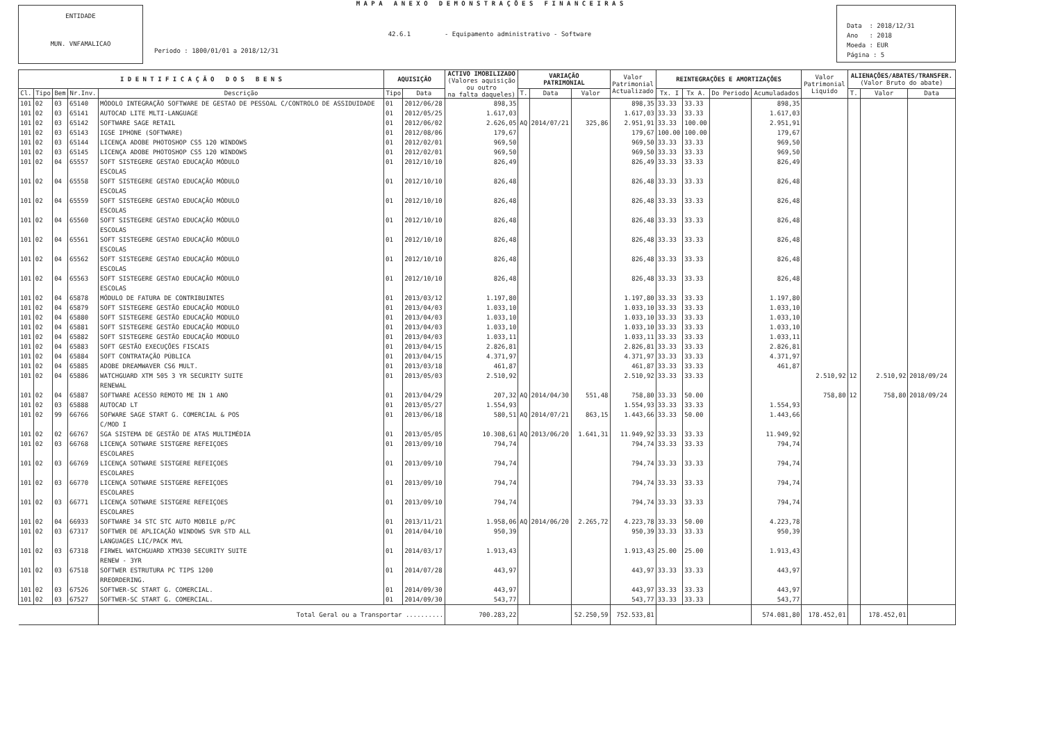ENTIDADE
MUN. VNFAMALICAO
M A P A A N E X O D E M O N S T R A Ç Õ E S F I N A N C E I R A S
42.6.1 - Equipamento administrativo - Software
Periodo : 1800/01/01 a 2018/12/31
Data : 2018/12/31
Ano : 2018
Moeda : EUR
Página : 5
| I D E N T I F I C A Ç Ã O D O S B E N S | | | | | AQUISIÇÃO | | ACTIVO IMOBILIZADO (Valores aquisição ou outro na falta daqueles) | VARIAÇÃO PATRIMONIAL | | | Valor Patrimonial Actualizado | REINTEGRAÇÕES E AMORTIZAÇÕES | | | | Valor Patrimonial Liquido | ALIENAÇÕES/ABATES/TRANSFER. (Valor Bruto do abate) | | |
| --- | --- | --- | --- | --- | --- | --- | --- | --- | --- | --- | --- | --- | --- | --- | --- | --- | --- | --- | --- |
| Cl. | Tipo | Bem | Nr.Inv. | Descrição | Tipo | Data | | T. | Data | Valor | | Tx. I | Tx A. | Do Periodo | Acumuladados | | T. | Valor | Data |
| 101 | 02 | 03 | 65140 | MÓDOLO INTEGRAÇÃO SOFTWARE DE GESTAO DE PESSOAL C/CONTROLO DE ASSIDUIDADE | 01 | 2012/06/28 | 898,35 | | | | 898,35 | 33.33 | 33.33 | | 898,35 | | | | |
| 101 | 02 | 03 | 65141 | AUTOCAD LITE MLTI-LANGUAGE | 01 | 2012/05/25 | 1.617,03 | | | | 1.617,03 | 33.33 | 33.33 | | 1.617,03 | | | | |
| 101 | 02 | 03 | 65142 | SOFTWARE SAGE RETAIL | 01 | 2012/06/02 | 2.626,05 | AQ | 2014/07/21 | 325,86 | 2.951,91 | 33.33 | 100.00 | | 2.951,91 | | | | |
| 101 | 02 | 03 | 65143 | IGSE IPHONE (SOFTWARE) | 01 | 2012/08/06 | 179,67 | | | | 179,67 | 100.00 | 100.00 | | 179,67 | | | | |
| 101 | 02 | 03 | 65144 | LICENÇA ADOBE PHOTOSHOP CS5 120 WINDOWS | 01 | 2012/02/01 | 969,50 | | | | 969,50 | 33.33 | 33.33 | | 969,50 | | | | |
| 101 | 02 | 03 | 65145 | LICENÇA ADOBE PHOTOSHOP CS5 120 WINDOWS | 01 | 2012/02/01 | 969,50 | | | | 969,50 | 33.33 | 33.33 | | 969,50 | | | | |
| 101 | 02 | 04 | 65557 | SOFT SISTEGERE GESTAO EDUCAÇÃO MÓDULO ESCOLAS | 01 | 2012/10/10 | 826,49 | | | | 826,49 | 33.33 | 33.33 | | 826,49 | | | | |
| 101 | 02 | 04 | 65558 | SOFT SISTEGERE GESTAO EDUCAÇÃO MÓDULO ESCOLAS | 01 | 2012/10/10 | 826,48 | | | | 826,48 | 33.33 | 33.33 | | 826,48 | | | | |
| 101 | 02 | 04 | 65559 | SOFT SISTEGERE GESTAO EDUCAÇÃO MÓDULO ESCOLAS | 01 | 2012/10/10 | 826,48 | | | | 826,48 | 33.33 | 33.33 | | 826,48 | | | | |
| 101 | 02 | 04 | 65560 | SOFT SISTEGERE GESTAO EDUCAÇÃO MÓDULO ESCOLAS | 01 | 2012/10/10 | 826,48 | | | | 826,48 | 33.33 | 33.33 | | 826,48 | | | | |
| 101 | 02 | 04 | 65561 | SOFT SISTEGERE GESTAO EDUCAÇÃO MÓDULO ESCOLAS | 01 | 2012/10/10 | 826,48 | | | | 826,48 | 33.33 | 33.33 | | 826,48 | | | | |
| 101 | 02 | 04 | 65562 | SOFT SISTEGERE GESTAO EDUCAÇÃO MÓDULO ESCOLAS | 01 | 2012/10/10 | 826,48 | | | | 826,48 | 33.33 | 33.33 | | 826,48 | | | | |
| 101 | 02 | 04 | 65563 | SOFT SISTEGERE GESTAO EDUCAÇÃO MÓDULO ESCOLAS | 01 | 2012/10/10 | 826,48 | | | | 826,48 | 33.33 | 33.33 | | 826,48 | | | | |
| 101 | 02 | 04 | 65878 | MÓDULO DE FATURA DE CONTRIBUINTES | 01 | 2013/03/12 | 1.197,80 | | | | 1.197,80 | 33.33 | 33.33 | | 1.197,80 | | | | |
| 101 | 02 | 04 | 65879 | SOFT SISTEGERE GESTÃO EDUCAÇÃO MODULO | 01 | 2013/04/03 | 1.033,10 | | | | 1.033,10 | 33.33 | 33.33 | | 1.033,10 | | | | |
| 101 | 02 | 04 | 65880 | SOFT SISTEGERE GESTÃO EDUCAÇÃO MODULO | 01 | 2013/04/03 | 1.033,10 | | | | 1.033,10 | 33.33 | 33.33 | | 1.033,10 | | | | |
| 101 | 02 | 04 | 65881 | SOFT SISTEGERE GESTÃO EDUCAÇÃO MODULO | 01 | 2013/04/03 | 1.033,10 | | | | 1.033,10 | 33.33 | 33.33 | | 1.033,10 | | | | |
| 101 | 02 | 04 | 65882 | SOFT SISTEGERE GESTÃO EDUCAÇÃO MODULO | 01 | 2013/04/03 | 1.033,11 | | | | 1.033,11 | 33.33 | 33.33 | | 1.033,11 | | | | |
| 101 | 02 | 04 | 65883 | SOFT GESTÃO EXECUÇÕES FISCAIS | 01 | 2013/04/15 | 2.826,81 | | | | 2.826,81 | 33.33 | 33.33 | | 2.826,81 | | | | |
| 101 | 02 | 04 | 65884 | SOFT CONTRATAÇÃO PÚBLICA | 01 | 2013/04/15 | 4.371,97 | | | | 4.371,97 | 33.33 | 33.33 | | 4.371,97 | | | | |
| 101 | 02 | 04 | 65885 | ADOBE DREAMWAVER CS6 MULT. | 01 | 2013/03/18 | 461,87 | | | | 461,87 | 33.33 | 33.33 | | 461,87 | | | | |
| 101 | 02 | 04 | 65886 | WATCHGUARD XTM 505 3 YR SECURITY SUITE RENEWAL | 01 | 2013/05/03 | 2.510,92 | | | | 2.510,92 | 33.33 | 33.33 | | | 2.510,92 | 12 | 2.510,92 | 2018/09/24 |
| 101 | 02 | 04 | 65887 | SOFTWARE ACESSO REMOTO ME IN 1 ANO | 01 | 2013/04/29 | 207,32 | AQ | 2014/04/30 | 551,48 | 758,80 | 33.33 | 50.00 | | | 758,80 | 12 | 758,80 | 2018/09/24 |
| 101 | 02 | 03 | 65888 | AUTOCAD LT | 01 | 2013/05/27 | 1.554,93 | | | | 1.554,93 | 33.33 | 33.33 | | 1.554,93 | | | | |
| 101 | 02 | 99 | 66766 | SOFWARE SAGE START G. COMERCIAL & POS C/MOD I | 01 | 2013/06/18 | 580,51 | AQ | 2014/07/21 | 863,15 | 1.443,66 | 33.33 | 50.00 | | 1.443,66 | | | | |
| 101 | 02 | 02 | 66767 | SGA SISTEMA DE GESTÃO DE ATAS MULTIMÉDIA | 01 | 2013/05/05 | 10.308,61 | AQ | 2013/06/20 | 1.641,31 | 11.949,92 | 33.33 | 33.33 | | 11.949,92 | | | | |
| 101 | 02 | 03 | 66768 | LICENÇA SOTWARE SISTGERE REFEIÇOES ESCOLARES | 01 | 2013/09/10 | 794,74 | | | | 794,74 | 33.33 | 33.33 | | 794,74 | | | | |
| 101 | 02 | 03 | 66769 | LICENÇA SOTWARE SISTGERE REFEIÇOES ESCOLARES | 01 | 2013/09/10 | 794,74 | | | | 794,74 | 33.33 | 33.33 | | 794,74 | | | | |
| 101 | 02 | 03 | 66770 | LICENÇA SOTWARE SISTGERE REFEIÇOES ESCOLARES | 01 | 2013/09/10 | 794,74 | | | | 794,74 | 33.33 | 33.33 | | 794,74 | | | | |
| 101 | 02 | 03 | 66771 | LICENÇA SOTWARE SISTGERE REFEIÇOES ESCOLARES | 01 | 2013/09/10 | 794,74 | | | | 794,74 | 33.33 | 33.33 | | 794,74 | | | | |
| 101 | 02 | 04 | 66933 | SOFTWARE 34 STC STC AUTO MOBILE p/PC | 01 | 2013/11/21 | 1.958,06 | AQ | 2014/06/20 | 2.265,72 | 4.223,78 | 33.33 | 50.00 | | 4.223,78 | | | | |
| 101 | 02 | 03 | 67317 | SOFTWER DE APLICAÇÃO WINDOWS SVR STD ALL LANGUAGES LIC/PACK MVL | 01 | 2014/04/10 | 950,39 | | | | 950,39 | 33.33 | 33.33 | | 950,39 | | | | |
| 101 | 02 | 03 | 67318 | FIRWEL WATCHGUARD XTM330 SECURITY SUITE RENEW - 3YR | 01 | 2014/03/17 | 1.913,43 | | | | 1.913,43 | 25.00 | 25.00 | | 1.913,43 | | | | |
| 101 | 02 | 03 | 67518 | SOFTWER ESTRUTURA PC TIPS 1200 RREORDERING. | 01 | 2014/07/28 | 443,97 | | | | 443,97 | 33.33 | 33.33 | | 443,97 | | | | |
| 101 | 02 | 03 | 67526 | SOFTWER-SC START G. COMERCIAL. | 01 | 2014/09/30 | 443,97 | | | | 443,97 | 33.33 | 33.33 | | 443,97 | | | | |
| 101 | 02 | 03 | 67527 | SOFTWER-SC START G. COMERCIAL. | 01 | 2014/09/30 | 543,77 | | | | 543,77 | 33.33 | 33.33 | | 543,77 | | | | |
| | | | | Total Geral ou a Transportar .......... | | | 700.283,22 | | | 52.250,59 | 752.533,81 | | | | 574.081,80 | 178.452,01 | | 178.452,01 | |